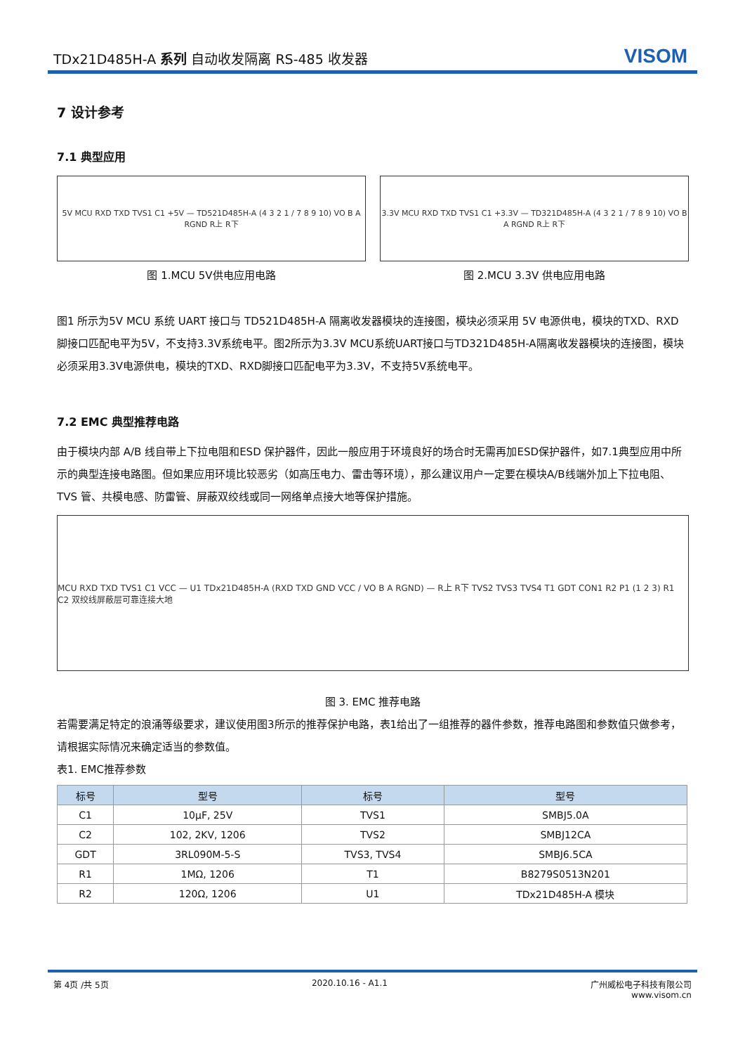TDx21D485H-A 系列 自动收发隔离 RS-485 收发器
VISOM
7 设计参考
7.1 典型应用
5V MCU RXD TXD TVS1 C1 +5V — TD521D485H-A (4 3 2 1 / 7 8 9 10) VO B A RGND R上 R下
图 1.MCU 5V供电应用电路
3.3V MCU RXD TXD TVS1 C1 +3.3V — TD321D485H-A (4 3 2 1 / 7 8 9 10) VO B A RGND R上 R下
图 2.MCU 3.3V 供电应用电路
图1 所示为5V MCU 系统 UART 接口与 TD521D485H-A 隔离收发器模块的连接图，模块必须采用 5V 电源供电，模块的TXD、RXD脚接口匹配电平为5V，不支持3.3V系统电平。图2所示为3.3V MCU系统UART接口与TD321D485H-A隔离收发器模块的连接图，模块必须采用3.3V电源供电，模块的TXD、RXD脚接口匹配电平为3.3V，不支持5V系统电平。
7.2 EMC 典型推荐电路
由于模块内部 A/B 线自带上下拉电阻和ESD 保护器件，因此一般应用于环境良好的场合时无需再加ESD保护器件，如7.1典型应用中所示的典型连接电路图。但如果应用环境比较恶劣（如高压电力、雷击等环境），那么建议用户一定要在模块A/B线端外加上下拉电阻、 TVS 管、共模电感、防雷管、屏蔽双绞线或同一网络单点接大地等保护措施。
MCU RXD TXD TVS1 C1 VCC — U1 TDx21D485H-A (RXD TXD GND VCC / VO B A RGND) — R上 R下 TVS2 TVS3 TVS4 T1 GDT CON1 R2 P1 (1 2 3) R1 C2 双绞线屏蔽层可靠连接大地
图 3. EMC 推荐电路
若需要满足特定的浪涌等级要求，建议使用图3所示的推荐保护电路，表1给出了一组推荐的器件参数，推荐电路图和参数值只做参考，请根据实际情况来确定适当的参数值。
表1. EMC推荐参数
| 标号 | 型号 | 标号 | 型号 |
| --- | --- | --- | --- |
| C1 | 10μF, 25V | TVS1 | SMBJ5.0A |
| C2 | 102, 2KV, 1206 | TVS2 | SMBJ12CA |
| GDT | 3RL090M-5-S | TVS3, TVS4 | SMBJ6.5CA |
| R1 | 1MΩ, 1206 | T1 | B8279S0513N201 |
| R2 | 120Ω, 1206 | U1 | TDx21D485H-A 模块 |
第 4页 /共 5页 2020.10.16 - A1.1 广州威松电子科技有限公司
www.visom.cn